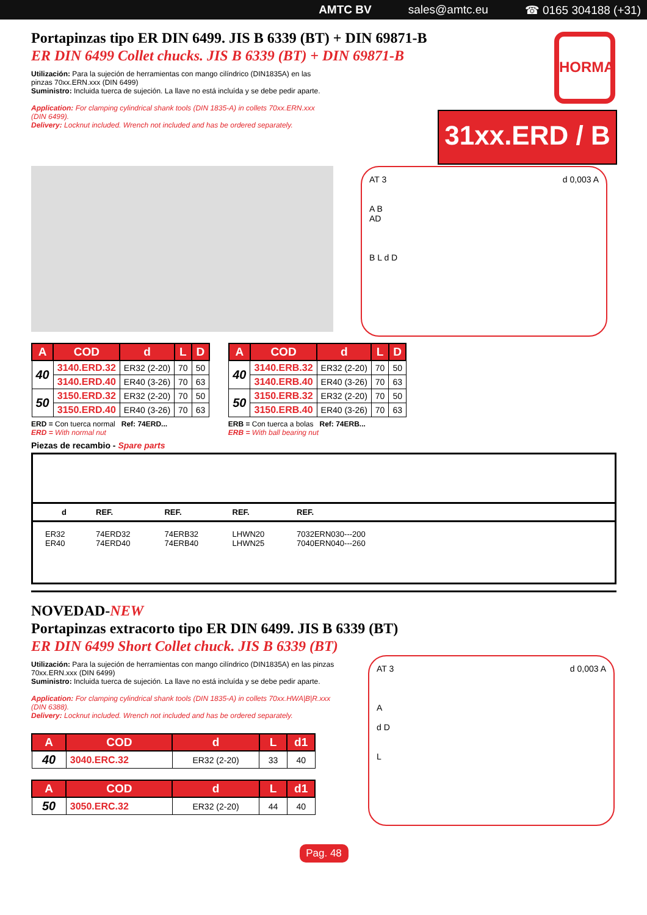AMTC BV sales@amtc.eu ☎ 0165 304188 (+31)
HORMA
31xx.ERD / B
Portapinzas tipo ER DIN 6499. JIS B 6339 (BT) + DIN 69871-B
ER DIN 6499 Collet chucks. JIS B 6339 (BT) + DIN 69871-B
Utilización: Para la sujeción de herramientas con mango cilíndrico (DIN1835A) en las pinzas 70xx.ERN.xxx (DIN 6499)
Suministro: Incluida tuerca de sujeción. La llave no está incluída y se debe pedir aparte.
Application: For clamping cylindrical shank tools (DIN 1835-A) in collets 70xx.ERN.xxx (DIN 6499).
Delivery: Locknut included. Wrench not included and has be ordered separately.
AT 3 d 0,003 A
A B
AD
B L d D
| A | COD | d | L | D |
| --- | --- | --- | --- | --- |
| 40 | 3140.ERD.32 | ER32 (2-20) | 70 | 50 |
| | 3140.ERD.40 | ER40 (3-26) | 70 | 63 |
| 50 | 3150.ERD.32 | ER32 (2-20) | 70 | 50 |
| | 3150.ERD.40 | ER40 (3-26) | 70 | 63 |
ERD = Con tuerca normal Ref: 74ERD...
ERD = With normal nut
| A | COD | d | L | D |
| --- | --- | --- | --- | --- |
| 40 | 3140.ERB.32 | ER32 (2-20) | 70 | 50 |
| | 3140.ERB.40 | ER40 (3-26) | 70 | 63 |
| 50 | 3150.ERB.32 | ER32 (2-20) | 70 | 50 |
| | 3150.ERB.40 | ER40 (3-26) | 70 | 63 |
ERB = Con tuerca a bolas Ref: 74ERB...
ERB = With ball bearing nut
Piezas de recambio - Spare parts
| d | REF. | REF. | REF. | REF. |
| --- | --- | --- | --- | --- |
| ER32 ER40 | 74ERD32 74ERD40 | 74ERB32 74ERB40 | LHWN20 LHWN25 | 7032ERN030---200 7040ERN040---260 |
NOVEDAD-NEW
Portapinzas extracorto tipo ER DIN 6499. JIS B 6339 (BT)
ER DIN 6499 Short Collet chuck. JIS B 6339 (BT)
Utilización: Para la sujeción de herramientas con mango cilíndrico (DIN1835A) en las pinzas 70xx.ERN.xxx (DIN 6499)
Suministro: Incluida tuerca de sujeción. La llave no está incluída y se debe pedir aparte.
Application: For clamping cylindrical shank tools (DIN 1835-A) in collets 70xx.HWA|B|R.xxx (DIN 6388).
Delivery: Locknut included. Wrench not included and has be ordered separately.
| A | COD | d | L | d1 |
| --- | --- | --- | --- | --- |
| 40 | 3040.ERC.32 | ER32 (2-20) | 33 | 40 |
| A | COD | d | L | d1 |
| --- | --- | --- | --- | --- |
| 50 | 3050.ERC.32 | ER32 (2-20) | 44 | 40 |
AT 3 d 0,003 A
A
d D
L
Pag. 48